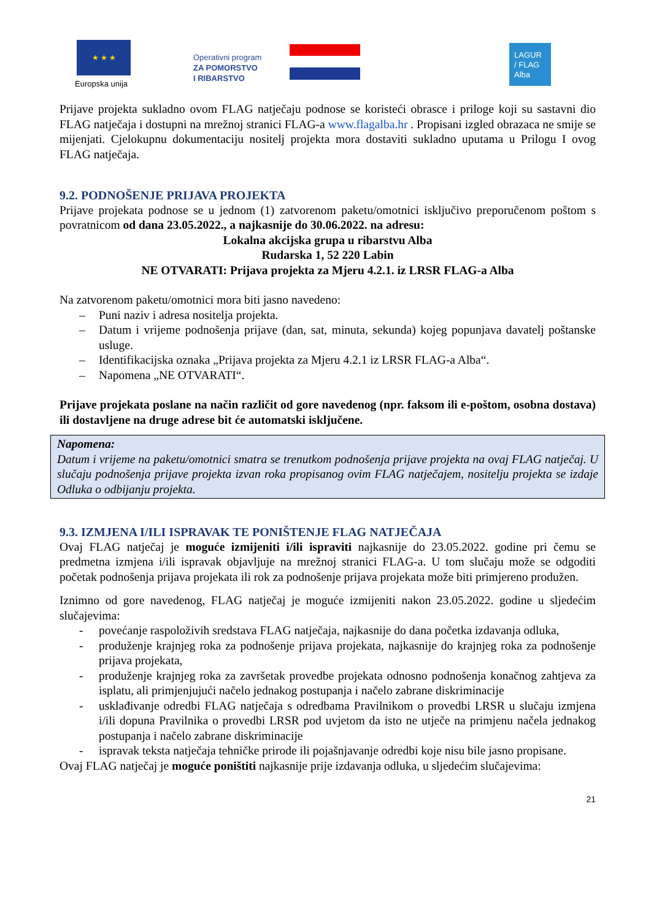★ ★ ★
Europska unija
Operativni program
ZA POMORSTVO
I RIBARSTVO
LAGUR
/ FLAG
Alba
Prijave projekta sukladno ovom FLAG natječaju podnose se koristeći obrasce i priloge koji su sastavni dio FLAG natječaja i dostupni na mrežnoj stranici FLAG-a www.flagalba.hr . Propisani izgled obrazaca ne smije se mijenjati. Cjelokupnu dokumentaciju nositelj projekta mora dostaviti sukladno uputama u Prilogu I ovog FLAG natječaja.
9.2. PODNOŠENJE PRIJAVA PROJEKTA
Prijave projekata podnose se u jednom (1) zatvorenom paketu/omotnici isključivo preporučenom poštom s povratnicom od dana 23.05.2022., a najkasnije do 30.06.2022. na adresu:
Lokalna akcijska grupa u ribarstvu Alba
Rudarska 1, 52 220 Labin
NE OTVARATI: Prijava projekta za Mjeru 4.2.1. iz LRSR FLAG-a Alba
Na zatvorenom paketu/omotnici mora biti jasno navedeno:
– Puni naziv i adresa nositelja projekta.
– Datum i vrijeme podnošenja prijave (dan, sat, minuta, sekunda) kojeg popunjava davatelj poštanske usluge.
– Identifikacijska oznaka „Prijava projekta za Mjeru 4.2.1 iz LRSR FLAG-a Alba“.
– Napomena „NE OTVARATI“.
Prijave projekata poslane na način različit od gore navedenog (npr. faksom ili e-poštom, osobna dostava) ili dostavljene na druge adrese bit će automatski isključene.
Napomena:
Datum i vrijeme na paketu/omotnici smatra se trenutkom podnošenja prijave projekta na ovaj FLAG natječaj. U slučaju podnošenja prijave projekta izvan roka propisanog ovim FLAG natječajem, nositelju projekta se izdaje Odluka o odbijanju projekta.
9.3. IZMJENA I/ILI ISPRAVAK TE PONIŠTENJE FLAG NATJEČAJA
Ovaj FLAG natječaj je moguće izmijeniti i/ili ispraviti najkasnije do 23.05.2022. godine pri čemu se predmetna izmjena i/ili ispravak objavljuje na mrežnoj stranici FLAG-a. U tom slučaju može se odgoditi početak podnošenja prijava projekata ili rok za podnošenje prijava projekata može biti primjereno produžen.
Iznimno od gore navedenog, FLAG natječaj je moguće izmijeniti nakon 23.05.2022. godine u sljedećim slučajevima:
- povećanje raspoloživih sredstava FLAG natječaja, najkasnije do dana početka izdavanja odluka,
- produženje krajnjeg roka za podnošenje prijava projekata, najkasnije do krajnjeg roka za podnošenje prijava projekata,
- produženje krajnjeg roka za završetak provedbe projekata odnosno podnošenja konačnog zahtjeva za isplatu, ali primjenjujući načelo jednakog postupanja i načelo zabrane diskriminacije
- usklađivanje odredbi FLAG natječaja s odredbama Pravilnikom o provedbi LRSR u slučaju izmjena i/ili dopuna Pravilnika o provedbi LRSR pod uvjetom da isto ne utječe na primjenu načela jednakog postupanja i načelo zabrane diskriminacije
- ispravak teksta natječaja tehničke prirode ili pojašnjavanje odredbi koje nisu bile jasno propisane.
Ovaj FLAG natječaj je moguće poništiti najkasnije prije izdavanja odluka, u sljedećim slučajevima:
21